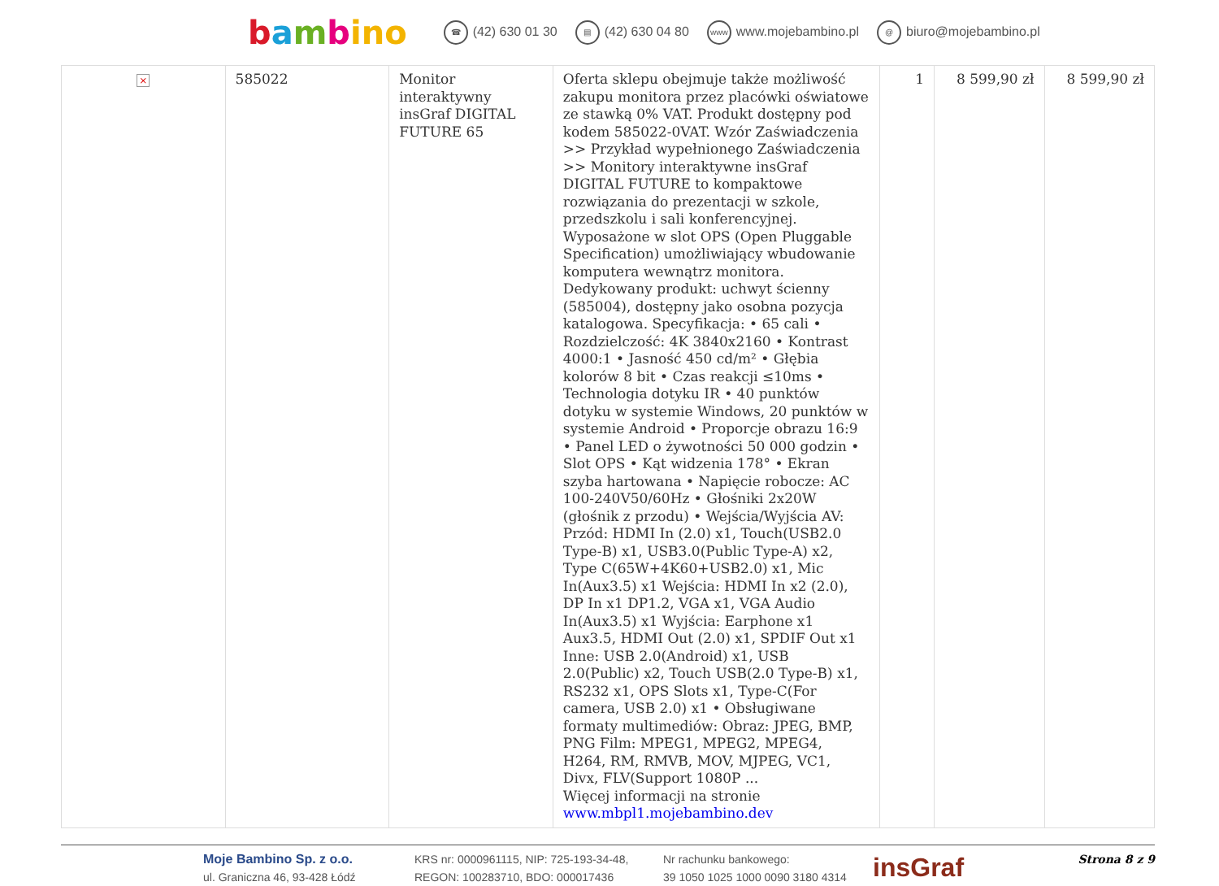bambino
☎ (42) 630 01 30
▤ (42) 630 04 80
www www.mojebambino.pl
@ biuro@mojebambino.pl
| × | 585022 | Monitor interaktywny insGraf DIGITAL FUTURE 65 | Oferta sklepu obejmuje także możliwość zakupu monitora przez placówki oświatowe ze stawką 0% VAT. Produkt dostępny pod kodem 585022-0VAT. Wzór Zaświadczenia >> Przykład wypełnionego Zaświadczenia >> Monitory interaktywne insGraf DIGITAL FUTURE to kompaktowe rozwiązania do prezentacji w szkole, przedszkolu i sali konferencyjnej. Wyposażone w slot OPS (Open Pluggable Specification) umożliwiający wbudowanie komputera wewnątrz monitora. Dedykowany produkt: uchwyt ścienny (585004), dostępny jako osobna pozycja katalogowa. Specyfikacja: • 65 cali • Rozdzielczość: 4K 3840x2160 • Kontrast 4000:1 • Jasność 450 cd/m² • Głębia kolorów 8 bit • Czas reakcji ≤10ms • Technologia dotyku IR • 40 punktów dotyku w systemie Windows, 20 punktów w systemie Android • Proporcje obrazu 16:9 • Panel LED o żywotności 50 000 godzin • Slot OPS • Kąt widzenia 178° • Ekran szyba hartowana • Napięcie robocze: AC 100-240V50/60Hz • Głośniki 2x20W (głośnik z przodu) • Wejścia/Wyjścia AV: Przód: HDMI In (2.0) x1, Touch(USB2.0 Type-B) x1, USB3.0(Public Type-A) x2, Type C(65W+4K60+USB2.0) x1, Mic In(Aux3.5) x1 Wejścia: HDMI In x2 (2.0), DP In x1 DP1.2, VGA x1, VGA Audio In(Aux3.5) x1 Wyjścia: Earphone x1 Aux3.5, HDMI Out (2.0) x1, SPDIF Out x1 Inne: USB 2.0(Android) x1, USB 2.0(Public) x2, Touch USB(2.0 Type-B) x1, RS232 x1, OPS Slots x1, Type-C(For camera, USB 2.0) x1 • Obsługiwane formaty multimediów: Obraz: JPEG, BMP, PNG Film: MPEG1, MPEG2, MPEG4, H264, RM, RMVB, MOV, MJPEG, VC1, Divx, FLV(Support 1080P ... Więcej informacji na stronie www.mbpl1.mojebambino.dev | 1 | 8 599,90 zł | 8 599,90 zł |
Moje Bambino Sp. z o.o.
ul. Graniczna 46, 93-428 Łódź
KRS nr: 0000961115, NIP: 725-193-34-48,
REGON: 100283710, BDO: 000017436
Nr rachunku bankowego:
39 1050 1025 1000 0090 3180 4314
insGraf
Strona 8 z 9